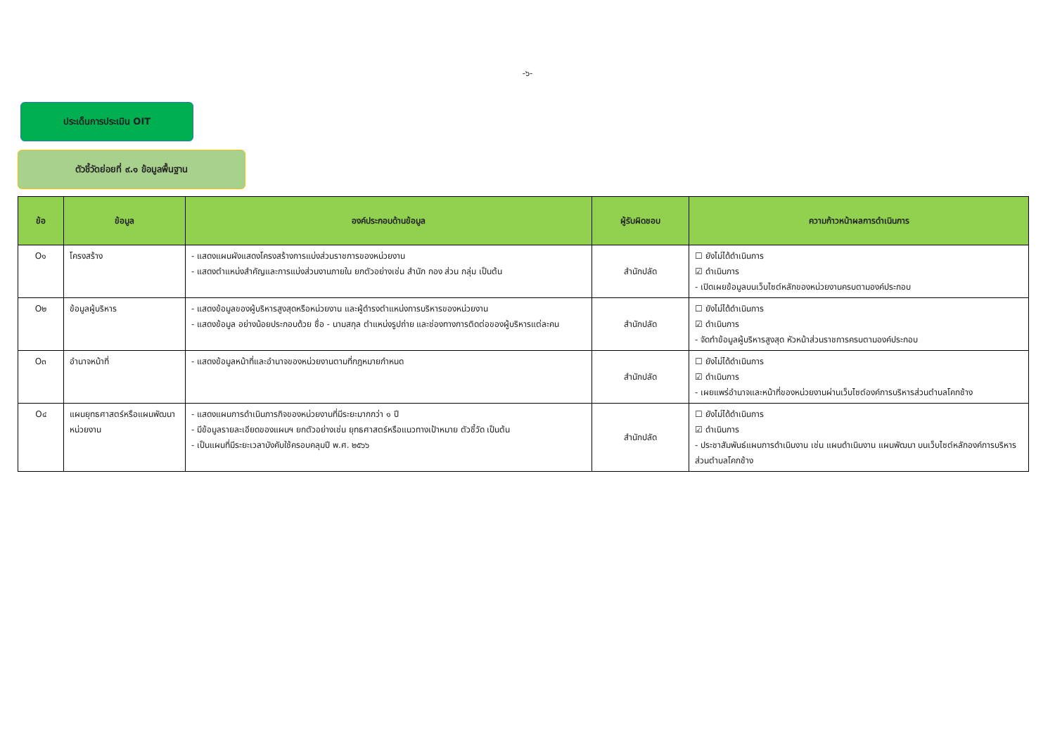-๖-
ประเด็นการประเมิน OIT
ตัวชี้วัดย่อยที่ ๙.๑ ข้อมูลพื้นฐาน
| ข้อ | ข้อมูล | องค์ประกอบด้านข้อมูล | ผู้รับผิดชอบ | ความก้าวหน้าผลการดำเนินการ |
| --- | --- | --- | --- | --- |
| O๑ | โครงสร้าง | - แสดงแผนผังแสดงโครงสร้างการแบ่งส่วนราชการของหน่วยงาน - แสดงตำแหน่งสำคัญและการแบ่งส่วนงานภายใน ยกตัวอย่างเช่น สำนัก กอง ส่วน กลุ่ม เป็นต้น | สำนักปลัด | ☐ ยังไม่ได้ดำเนินการ ☑ ดำเนินการ - เปิดเผยข้อมูลบนเว็บไซต์หลักของหน่วยงานครบตามองค์ประกอบ |
| O๒ | ข้อมูลผู้บริหาร | - แสดงข้อมูลของผู้บริหารสูงสุดหรือหน่วยงาน และผู้ดำรงตำแหน่งการบริหารของหน่วยงาน - แสดงข้อมูล อย่างน้อยประกอบด้วย ชื่อ - นามสกุล ตำแหน่งรูปถ่าย และช่องทางการติดต่อของผู้บริหารแต่ละคน | สำนักปลัด | ☐ ยังไม่ได้ดำเนินการ ☑ ดำเนินการ - จัดทำข้อมูลผู้บริหารสูงสุด หัวหน้าส่วนราชการครบตามองค์ประกอบ |
| O๓ | อำนาจหน้าที่ | - แสดงข้อมูลหน้าที่และอำนาจของหน่วยงานตามที่กฎหมายกำหนด | สำนักปลัด | ☐ ยังไม่ได้ดำเนินการ ☑ ดำเนินการ - เผยแพร่อำนาจและหน้าที่ของหน่วยงานผ่านเว็บไซต์องค์การบริหารส่วนตำบลโคกช้าง |
| O๔ | แผนยุทธศาสตร์หรือแผนพัฒนาหน่วยงาน | - แสดงแผนการดำเนินภารกิจของหน่วยงานที่มีระยะมากกว่า ๑ ปี - มีข้อมูลรายละเอียดของแผนฯ ยกตัวอย่างเช่น ยุทธศาสตร์หรือแนวทางเป้าหมาย ตัวชี้วัด เป็นต้น - เป็นแผนที่มีระยะเวลาบังคับใช้ครอบคลุมปี พ.ศ. ๒๕๖๖ | สำนักปลัด | ☐ ยังไม่ได้ดำเนินการ ☑ ดำเนินการ - ประชาสัมพันธ์แผนการดำเนินงาน เช่น แผนดำเนินงาน แผนพัฒนา บนเว็บไซต์หลักองค์การบริหารส่วนตำบลโคกช้าง |